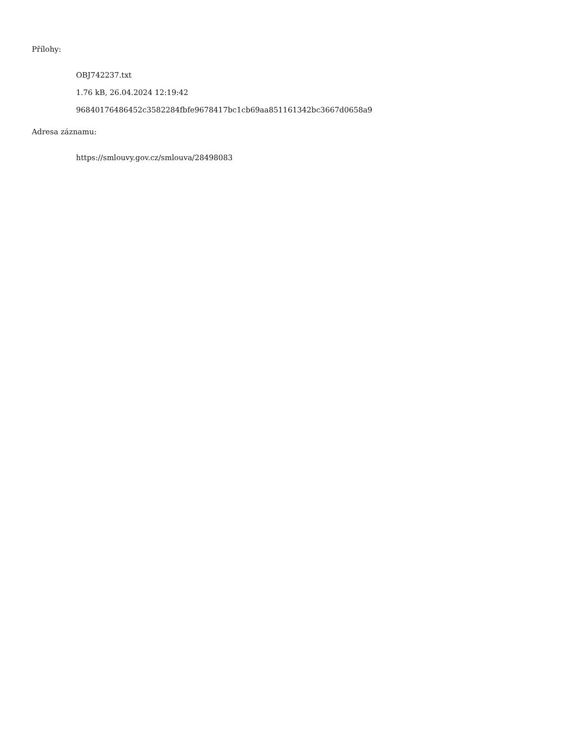Přílohy:
OBJ742237.txt
1.76 kB, 26.04.2024 12:19:42
96840176486452c3582284fbfe9678417bc1cb69aa851161342bc3667d0658a9
Adresa záznamu:
https://smlouvy.gov.cz/smlouva/28498083